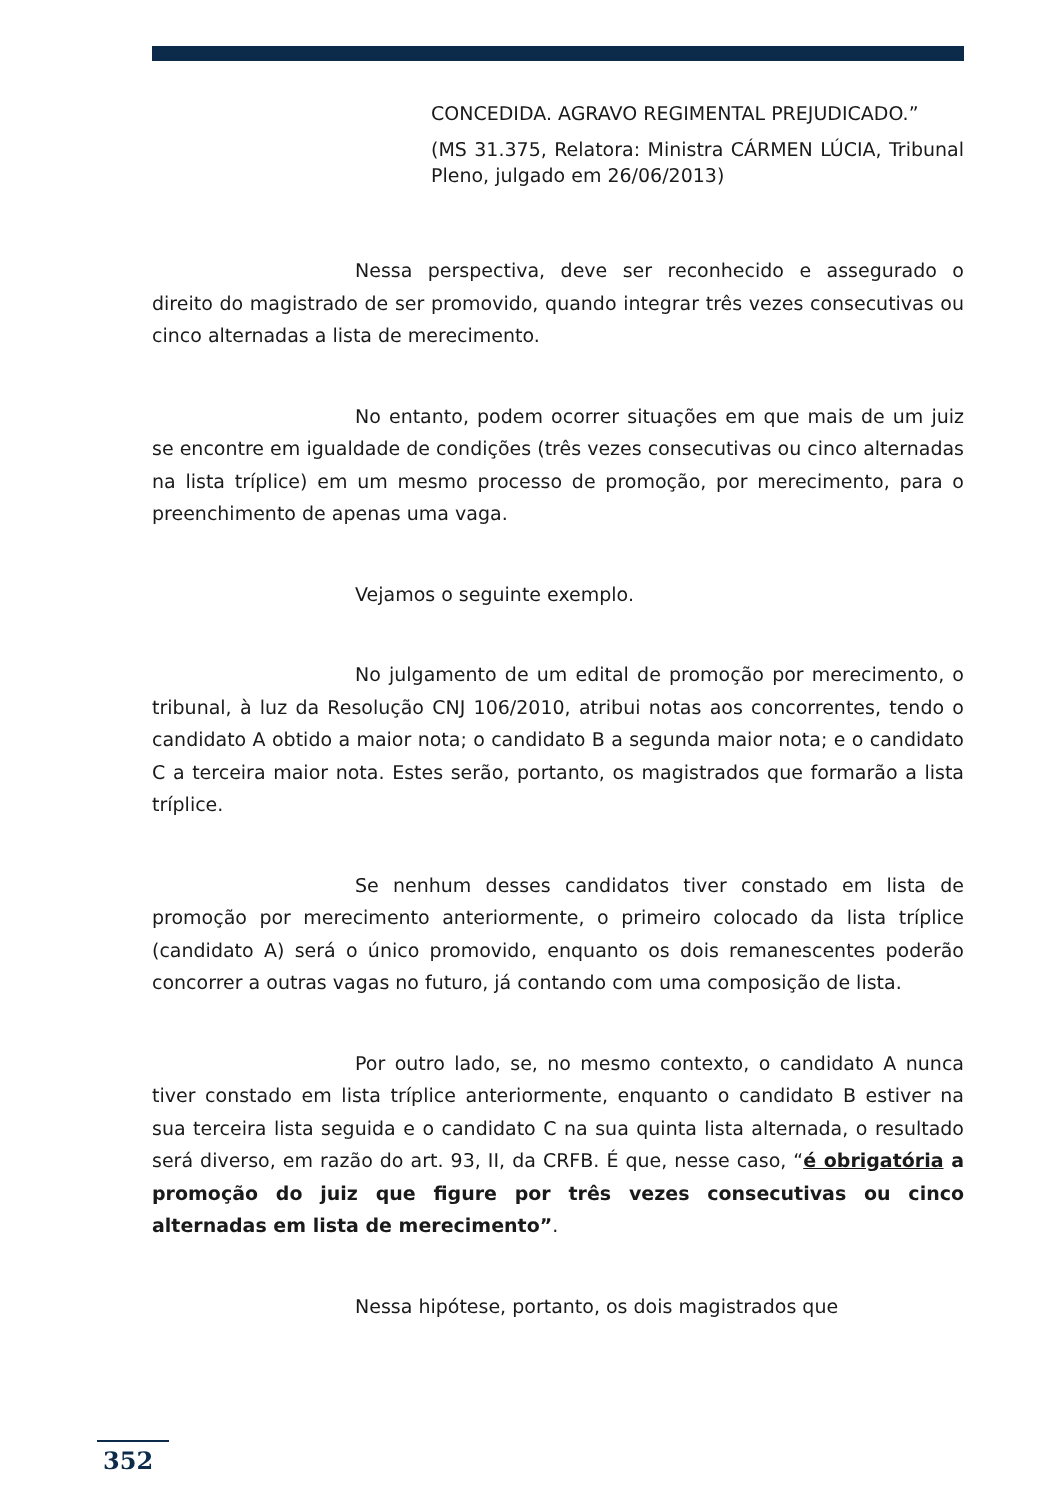CONCEDIDA. AGRAVO REGIMENTAL PREJUDICADO.”
(MS 31.375, Relatora: Ministra CÁRMEN LÚCIA, Tribunal Pleno, julgado em 26/06/2013)
Nessa perspectiva, deve ser reconhecido e assegurado o direito do magistrado de ser promovido, quando integrar três vezes consecutivas ou cinco alternadas a lista de merecimento.
No entanto, podem ocorrer situações em que mais de um juiz se encontre em igualdade de condições (três vezes consecutivas ou cinco alternadas na lista tríplice) em um mesmo processo de promoção, por merecimento, para o preenchimento de apenas uma vaga.
Vejamos o seguinte exemplo.
No julgamento de um edital de promoção por merecimento, o tribunal, à luz da Resolução CNJ 106/2010, atribui notas aos concorrentes, tendo o candidato A obtido a maior nota; o candidato B a segunda maior nota; e o candidato C a terceira maior nota. Estes serão, portanto, os magistrados que formarão a lista tríplice.
Se nenhum desses candidatos tiver constado em lista de promoção por merecimento anteriormente, o primeiro colocado da lista tríplice (candidato A) será o único promovido, enquanto os dois remanescentes poderão concorrer a outras vagas no futuro, já contando com uma composição de lista.
Por outro lado, se, no mesmo contexto, o candidato A nunca tiver constado em lista tríplice anteriormente, enquanto o candidato B estiver na sua terceira lista seguida e o candidato C na sua quinta lista alternada, o resultado será diverso, em razão do art. 93, II, da CRFB. É que, nesse caso, “é obrigatória a promoção do juiz que figure por três vezes consecutivas ou cinco alternadas em lista de merecimento”.
Nessa hipótese, portanto, os dois magistrados que
352